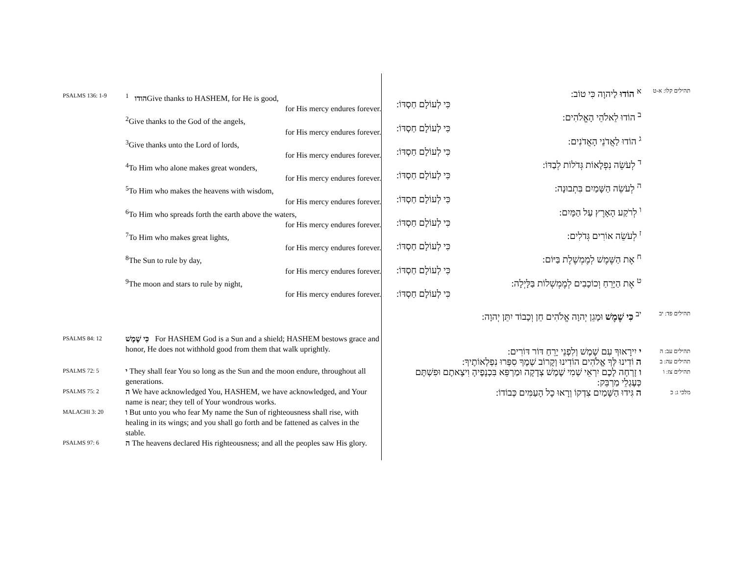PSALMS 136: 1-9
הודו <sup>1</sup>Give thanks to HASHEM, for He is good,
for His mercy endures forever.
<sup>2</sup> Give thanks to the God of the angels,
for His mercy endures forever.
<sup>3</sup> Give thanks unto the Lord of lords,
for His mercy endures forever.
<sup>4</sup> To Him who alone makes great wonders,
for His mercy endures forever.
<sup>5</sup> To Him who makes the heavens with wisdom,
for His mercy endures forever.
<sup>6</sup> To Him who spreads forth the earth above the waters,
for His mercy endures forever.
<sup>7</sup> To Him who makes great lights,
for His mercy endures forever.
<sup>8</sup> The Sun to rule by day,
for His mercy endures forever.
<sup>9</sup> The moon and stars to rule by night,
for His mercy endures forever.
PSALMS 84: 12
כִּי שֶׁמֶשׁ For HASHEM God is a Sun and a shield; HASHEM bestows grace and honor, He does not withhold good from them that walk uprightly.
PSALMS 72: 5
י They shall fear You so long as the Sun and the moon endure, throughout all generations.
PSALMS 75: 2
ה We have acknowledged You, HASHEM, we have acknowledged, and Your name is near; they tell of Your wondrous works.
MALACHI 3: 20
ו But unto you who fear My name the Sun of righteousness shall rise, with healing in its wings; and you shall go forth and be fattened as calves in the stable.
PSALMS 97: 6
ה The heavens declared His righteousness; and all the peoples saw His glory.
תהילים קלו: א-ט
<sup>א</sup> הוֹדוּ לַיהוָה כִּי טוֹב:
כִּי לְעוֹלָם חַסְדּוֹ:
<sup>ב</sup> הוֹדוּ לֵאלֹהֵי הָאֱלֹהִים:
כִּי לְעוֹלָם חַסְדּוֹ:
<sup>ג</sup> הוֹדוּ לַאֲדֹנֵי הָאֲדֹנִים:
כִּי לְעוֹלָם חַסְדּוֹ:
<sup>ד</sup> לְעֹשֵׂה נִפְלָאוֹת גְּדֹלוֹת לְבַדּוֹ:
כִּי לְעוֹלָם חַסְדּוֹ:
<sup>ה</sup> לְעֹשֵׂה הַשָּׁמַיִם בִּתְבוּנָה:
כִּי לְעוֹלָם חַסְדּוֹ:
<sup>ו</sup> לְרֹקַע הָאָרֶץ עַל הַמָּיִם:
כִּי לְעוֹלָם חַסְדּוֹ:
<sup>ז</sup> לְעֹשֵׂה אוֹרִים גְּדֹלִים:
כִּי לְעוֹלָם חַסְדּוֹ:
<sup>ח</sup> אֶת הַשֶּׁמֶשׁ לְמֶמְשֶׁלֶת בַּיּוֹם:
כִּי לְעוֹלָם חַסְדּוֹ:
<sup>ט</sup> אֶת הַיָּרֵחַ וְכוֹכָבִים לְמֶמְשְׁלוֹת בַּלָּיְלָה:
כִּי לְעוֹלָם חַסְדּוֹ:
תהילים פד: יב
<sup>יב</sup> כִּי שֶׁמֶשׁ וּמָגֵן יְהוָה אֱלֹהִים חֵן וְכָבוֹד יִתֵּן יְהוָה:
תהילים עב: ה
י יִירָאוּךָ עִם שָׁמֶשׁ וְלִפְנֵי יָרֵחַ דּוֹר דּוֹרִים:
תהילים עה: ב
ה וֹדִינוּ לְּךָ אֱלֹהִים הוֹדִינוּ וְקָרוֹב שְׁמֶךָ סִפְּרוּ נִפְלְאוֹתֶיךָ:
תהילים צז: ו
ו זָרְחָה לָכֶם יִרְאֵי שְׁמִי שֶׁמֶשׁ צְדָקָה וּמַרְפֵּא בִּכְנָפֶיהָ וִיצָאתֶם וּפִשְׁתֶּם כְּעֶגְלֵי מַרְבֵּק:
מלכי ג: כ
ה גִּידוּ הַשָּׁמַיִם צִדְקוֹ וְרָאוּ כָל הָעַמִּים כְּבוֹדוֹ: